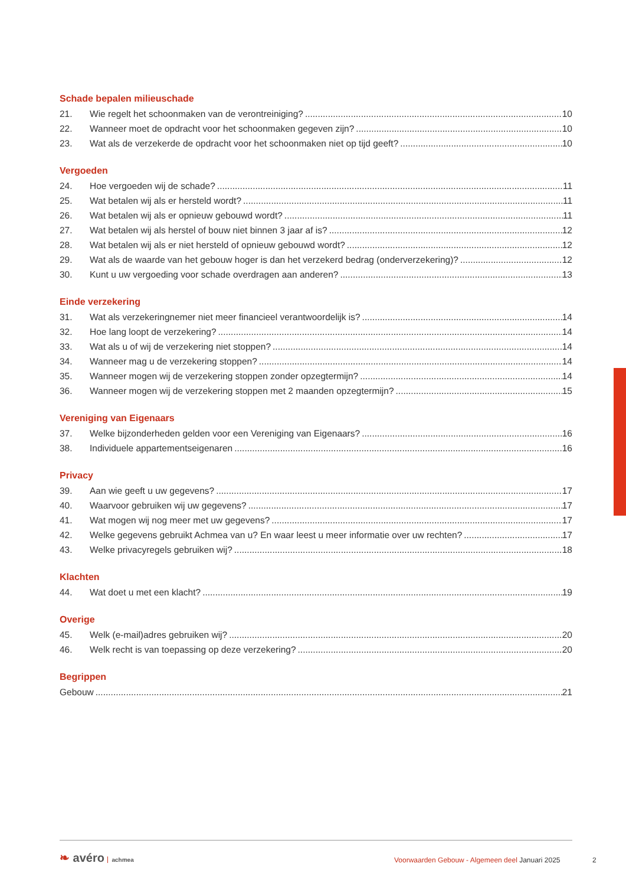Schade bepalen milieuschade
21. Wie regelt het schoonmaken van de verontreiniging? 10
22. Wanneer moet de opdracht voor het schoonmaken gegeven zijn? 10
23. Wat als de verzekerde de opdracht voor het schoonmaken niet op tijd geeft? 10
Vergoeden
24. Hoe vergoeden wij de schade? 11
25. Wat betalen wij als er hersteld wordt? 11
26. Wat betalen wij als er opnieuw gebouwd wordt? 11
27. Wat betalen wij als herstel of bouw niet binnen 3 jaar af is? 12
28. Wat betalen wij als er niet hersteld of opnieuw gebouwd wordt? 12
29. Wat als de waarde van het gebouw hoger is dan het verzekerd bedrag (onderverzekering)? 12
30. Kunt u uw vergoeding voor schade overdragen aan anderen? 13
Einde verzekering
31. Wat als verzekeringnemer niet meer financieel verantwoordelijk is? 14
32. Hoe lang loopt de verzekering? 14
33. Wat als u of wij de verzekering niet stoppen? 14
34. Wanneer mag u de verzekering stoppen? 14
35. Wanneer mogen wij de verzekering stoppen zonder opzegtermijn? 14
36. Wanneer mogen wij de verzekering stoppen met 2 maanden opzegtermijn? 15
Vereniging van Eigenaars
37. Welke bijzonderheden gelden voor een Vereniging van Eigenaars? 16
38. Individuele appartementseigenaren 16
Privacy
39. Aan wie geeft u uw gegevens? 17
40. Waarvoor gebruiken wij uw gegevens? 17
41. Wat mogen wij nog meer met uw gegevens? 17
42. Welke gegevens gebruikt Achmea van u? En waar leest u meer informatie over uw rechten? 17
43. Welke privacyregels gebruiken wij? 18
Klachten
44. Wat doet u met een klacht? 19
Overige
45. Welk (e-mail)adres gebruiken wij? 20
46. Welk recht is van toepassing op deze verzekering? 20
Begrippen
Gebouw 21
❧ avéro achmea
Voorwaarden Gebouw - Algemeen deel Januari 2025
2